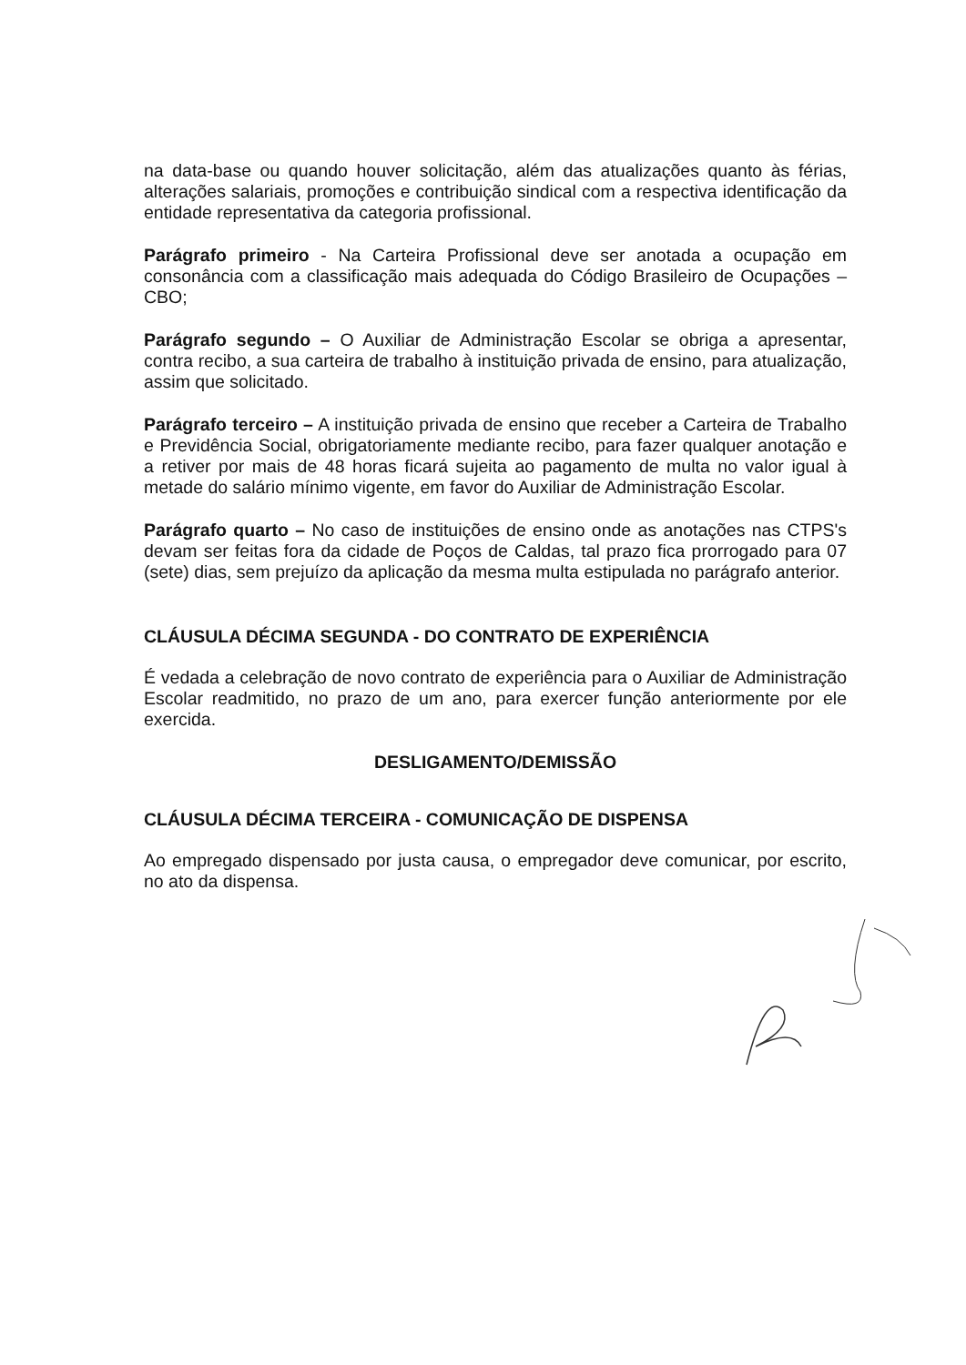na data-base ou quando houver solicitação, além das atualizações quanto às férias, alterações salariais, promoções e contribuição sindical com a respectiva identificação da entidade representativa da categoria profissional.
Parágrafo primeiro - Na Carteira Profissional deve ser anotada a ocupação em consonância com a classificação mais adequada do Código Brasileiro de Ocupações – CBO;
Parágrafo segundo – O Auxiliar de Administração Escolar se obriga a apresentar, contra recibo, a sua carteira de trabalho à instituição privada de ensino, para atualização, assim que solicitado.
Parágrafo terceiro – A instituição privada de ensino que receber a Carteira de Trabalho e Previdência Social, obrigatoriamente mediante recibo, para fazer qualquer anotação e a retiver por mais de 48 horas ficará sujeita ao pagamento de multa no valor igual à metade do salário mínimo vigente, em favor do Auxiliar de Administração Escolar.
Parágrafo quarto – No caso de instituições de ensino onde as anotações nas CTPS's devam ser feitas fora da cidade de Poços de Caldas, tal prazo fica prorrogado para 07 (sete) dias, sem prejuízo da aplicação da mesma multa estipulada no parágrafo anterior.
CLÁUSULA DÉCIMA SEGUNDA - DO CONTRATO DE EXPERIÊNCIA
É vedada a celebração de novo contrato de experiência para o Auxiliar de Administração Escolar readmitido, no prazo de um ano, para exercer função anteriormente por ele exercida.
DESLIGAMENTO/DEMISSÃO
CLÁUSULA DÉCIMA TERCEIRA - COMUNICAÇÃO DE DISPENSA
Ao empregado dispensado por justa causa, o empregador deve comunicar, por escrito, no ato da dispensa.